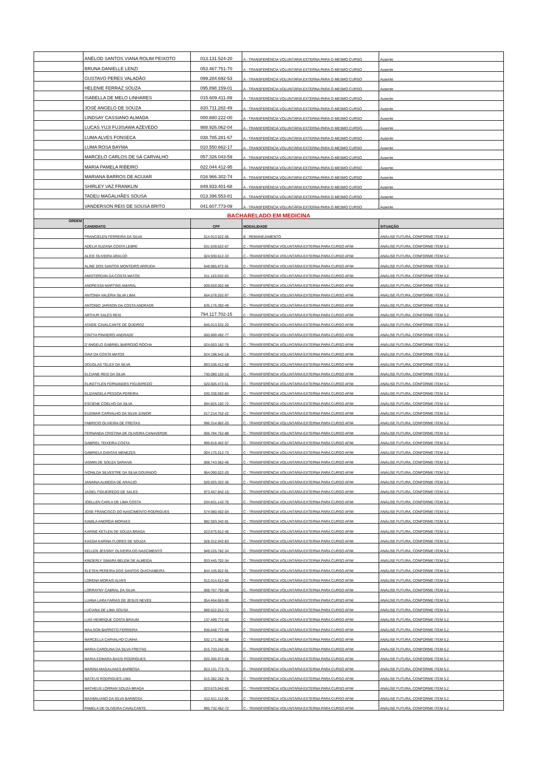| | ANÉLOD SANTOS VIANA ROLIM PEIXOTO | 013.131.524-20 | A - TRANSFERÊNCIA VOLUNTÁRIA EXTERNA PARA O MESMO CURSO | Ausente |
| | BRUNA DANIELLE LENZI | 053.467.751-70 | A - TRANSFERÊNCIA VOLUNTÁRIA EXTERNA PARA O MESMO CURSO | Ausente |
| | GUSTAVO PERES VALADÃO | 099.284.692-53 | A - TRANSFERÊNCIA VOLUNTÁRIA EXTERNA PARA O MESMO CURSO | Ausente |
| | HELENIE FERRAZ SOUZA | 095.898.159-01 | A - TRANSFERÊNCIA VOLUNTÁRIA EXTERNA PARA O MESMO CURSO | Ausente |
| | ISABELLA DE MELO LINHARES | 015.609.411-89 | A - TRANSFERÊNCIA VOLUNTÁRIA EXTERNA PARA O MESMO CURSO | Ausente |
| | JOSÉ ANGELO DE SOUZA | 820.711.282-49 | A - TRANSFERÊNCIA VOLUNTÁRIA EXTERNA PARA O MESMO CURSO | Ausente |
| | LINDSAY CASSIANO ALMADA | 000.880.222-00 | A - TRANSFERÊNCIA VOLUNTÁRIA EXTERNA PARA O MESMO CURSO | Ausente |
| | LUCAS YUJI FUJISAWA AZEVEDO | 988.926.062-04 | A - TRANSFERÊNCIA VOLUNTÁRIA EXTERNA PARA O MESMO CURSO | Ausente |
| | LUMA ALVES FONSECA | 038.785.281-67 | A - TRANSFERÊNCIA VOLUNTÁRIA EXTERNA PARA O MESMO CURSO | Ausente |
| | LUMA ROSA BAYMA | 010.550.662-17 | A - TRANSFERÊNCIA VOLUNTÁRIA EXTERNA PARA O MESMO CURSO | Ausente |
| | MARCELO CARLOS DE SÁ CARVALHO | 057.326.043-59 | A - TRANSFERÊNCIA VOLUNTÁRIA EXTERNA PARA O MESMO CURSO | Ausente |
| | MARIA PAMELA RIBEIRO | 022.044.412-95 | A - TRANSFERÊNCIA VOLUNTÁRIA EXTERNA PARA O MESMO CURSO | Ausente |
| | MARIANA BARROS DE AGUIAR | 016.966.302-74 | A - TRANSFERÊNCIA VOLUNTÁRIA EXTERNA PARA O MESMO CURSO | Ausente |
| | SHIRLEY VAZ FRANKLIN | 849.933.401-68 | A - TRANSFERÊNCIA VOLUNTÁRIA EXTERNA PARA O MESMO CURSO | Ausente |
| | TADEU MAGALHÃES SOUSA | 013.396.553-81 | A - TRANSFERÊNCIA VOLUNTÁRIA EXTERNA PARA O MESMO CURSO | Ausente |
| | VANDERSON REIS DE SOUSA BRITO | 041.607.773-09 | A - TRANSFERÊNCIA VOLUNTÁRIA EXTERNA PARA O MESMO CURSO | Ausente |
| BACHARELADO EM MEDICINA | | | | |
| ORDEM | CANDIDATO | CPF | MODALIDADE | SITUAÇÃO |
| | FRANCIELEN FERREIRA DA SILVA | 014.913.522-05 | B - REMANEJAMENTO | ANÁLISE FUTURA, CONFORME ITEM 5.2 |
| | ADÉLIA SUZANA COSTA LEBRE | 031.639.522-67 | C - TRANSFERÊNCIA VOLUNTÁRIA EXTERNA PARA CURSO AFIM | ANÁLISE FUTURA, CONFORME ITEM 5.2 |
| | ALICE OLIVEIRA ARAÚJO | 024.930.612-33 | C - TRANSFERÊNCIA VOLUNTÁRIA EXTERNA PARA CURSO AFIM | ANÁLISE FUTURA, CONFORME ITEM 5.2 |
| | ALINE DOS SANTOS MONTEIRO ARRUDA | 548.985.872-91 | C - TRANSFERÊNCIA VOLUNTÁRIA EXTERNA PARA CURSO AFIM | ANÁLISE FUTURA, CONFORME ITEM 5.2 |
| | AMISTERDAN DA COSTA MATOS | 011.163.032-03 | C - TRANSFERÊNCIA VOLUNTÁRIA EXTERNA PARA CURSO AFIM | ANÁLISE FUTURA, CONFORME ITEM 5.2 |
| | ANDRESSA MARTINS AMARAL | 009.659.002-58 | C - TRANSFERÊNCIA VOLUNTÁRIA EXTERNA PARA CURSO AFIM | ANÁLISE FUTURA, CONFORME ITEM 5.2 |
| | ANTONIA VALÉRIA SILVA LIMA | 654.578.202-97 | C - TRANSFERÊNCIA VOLUNTÁRIA EXTERNA PARA CURSO AFIM | ANÁLISE FUTURA, CONFORME ITEM 5.2 |
| | ANTONIO JARISON DA COSTA ANDRADE | 635.176.392-49 | C - TRANSFERÊNCIA VOLUNTÁRIA EXTERNA PARA CURSO AFIM | ANÁLISE FUTURA, CONFORME ITEM 5.2 |
| | ARTHUR SALES REIS | 794.117.702-15 | C - TRANSFERÊNCIA VOLUNTÁRIA EXTERNA PARA CURSO AFIM | ANÁLISE FUTURA, CONFORME ITEM 5.2 |
| | ATAÍDE CAVALCANTE DE QUEIROZ | 846.013.532-20 | C - TRANSFERÊNCIA VOLUNTÁRIA EXTERNA PARA CURSO AFIM | ANÁLISE FUTURA, CONFORME ITEM 5.2 |
| | CINTYA PINHEIRO ANDRADE | 000.899.492-77 | C - TRANSFERÊNCIA VOLUNTÁRIA EXTERNA PARA CURSO AFIM | ANÁLISE FUTURA, CONFORME ITEM 5.2 |
| | D`ANGELO GABRIEL BARROSO ROCHA | 024.653.182-76 | C - TRANSFERÊNCIA VOLUNTÁRIA EXTERNA PARA CURSO AFIM | ANÁLISE FUTURA, CONFORME ITEM 5.2 |
| | DAVI DA COSTA MATOS | 024.198.542-18 | C - TRANSFERÊNCIA VOLUNTÁRIA EXTERNA PARA CURSO AFIM | ANÁLISE FUTURA, CONFORME ITEM 5.2 |
| | DOUGLAS TELES DA SILVA | 893.536.412-68 | C - TRANSFERÊNCIA VOLUNTÁRIA EXTERNA PARA CURSO AFIM | ANÁLISE FUTURA, CONFORME ITEM 5.2 |
| | ELCIANE REIS DA SILVA | 730.080.102-10 | C - TRANSFERÊNCIA VOLUNTÁRIA EXTERNA PARA CURSO AFIM | ANÁLISE FUTURA, CONFORME ITEM 5.2 |
| | ELIKETYLEN FERNANDES FIGUEIREDO | 020.605.472-61 | C - TRANSFERÊNCIA VOLUNTÁRIA EXTERNA PARA CURSO AFIM | ANÁLISE FUTURA, CONFORME ITEM 5.2 |
| | ELIZANGELA PESSOA PEREIRA | 030.338.592-83 | C - TRANSFERÊNCIA VOLUNTÁRIA EXTERNA PARA CURSO AFIM | ANÁLISE FUTURA, CONFORME ITEM 5.2 |
| | ESCIENE COELHO DA SILVA | 694.825.192-72 | C - TRANSFERÊNCIA VOLUNTÁRIA EXTERNA PARA CURSO AFIM | ANÁLISE FUTURA, CONFORME ITEM 5.2 |
| | EUZIMAR CARVALHO DA SILVA JÚNIOR | 017.214.752-22 | C - TRANSFERÊNCIA VOLUNTÁRIA EXTERNA PARA CURSO AFIM | ANÁLISE FUTURA, CONFORME ITEM 5.2 |
| | FABRICIO OLIVEIRA DE FREITAS | 996.314.902-20 | C - TRANSFERÊNCIA VOLUNTÁRIA EXTERNA PARA CURSO AFIM | ANÁLISE FUTURA, CONFORME ITEM 5.2 |
| | FERNANDA CRISTINA DE OLIVEIRA CANAVERDE | 006.784.752-88 | C - TRANSFERÊNCIA VOLUNTÁRIA EXTERNA PARA CURSO AFIM | ANÁLISE FUTURA, CONFORME ITEM 5.2 |
| | GABRIEL TEIXEIRA COSTA | 999.818.402-97 | C - TRANSFERÊNCIA VOLUNTÁRIA EXTERNA PARA CURSO AFIM | ANÁLISE FUTURA, CONFORME ITEM 5.2 |
| | GABRIELA DANTAS MENEZES | 004.175.312-73 | C - TRANSFERÊNCIA VOLUNTÁRIA EXTERNA PARA CURSO AFIM | ANÁLISE FUTURA, CONFORME ITEM 5.2 |
| | IASMIN DE SOUZA SARAIVA | 008.743.562-45 | C - TRANSFERÊNCIA VOLUNTÁRIA EXTERNA PARA CURSO AFIM | ANÁLISE FUTURA, CONFORME ITEM 5.2 |
| | IVONILDA SILVESTRE DA SILVA DOURADO | 964.090.022-20 | C - TRANSFERÊNCIA VOLUNTÁRIA EXTERNA PARA CURSO AFIM | ANÁLISE FUTURA, CONFORME ITEM 5.2 |
| | JANAINA ALMEIDA DE ARAÚJO | 020.925.322-35 | C - TRANSFERÊNCIA VOLUNTÁRIA EXTERNA PARA CURSO AFIM | ANÁLISE FUTURA, CONFORME ITEM 5.2 |
| | JASIEL FIGUEIREDO DE SALES | 973.457.842-15 | C - TRANSFERÊNCIA VOLUNTÁRIA EXTERNA PARA CURSO AFIM | ANÁLISE FUTURA, CONFORME ITEM 5.2 |
| | JOELLEN CARLA DE LIMA COSTA | 034.831.142-70 | C - TRANSFERÊNCIA VOLUNTÁRIA EXTERNA PARA CURSO AFIM | ANÁLISE FUTURA, CONFORME ITEM 5.2 |
| | JOSE FRANCISCO DO NASCIMENTO RODRIGUES | 574.980.402-04 | C - TRANSFERÊNCIA VOLUNTÁRIA EXTERNA PARA CURSO AFIM | ANÁLISE FUTURA, CONFORME ITEM 5.2 |
| | KAMILA ANDRÉIA MORAES | 982.593.342-91 | C - TRANSFERÊNCIA VOLUNTÁRIA EXTERNA PARA CURSO AFIM | ANÁLISE FUTURA, CONFORME ITEM 5.2 |
| | KARINE KETLEN DE SOUZA BRAGA | 023.675.912-45 | C - TRANSFERÊNCIA VOLUNTÁRIA EXTERNA PARA CURSO AFIM | ANÁLISE FUTURA, CONFORME ITEM 5.2 |
| | KASSIA KARINA FLORES DE SOUZA | 028.312.042-83 | C - TRANSFERÊNCIA VOLUNTÁRIA EXTERNA PARA CURSO AFIM | ANÁLISE FUTURA, CONFORME ITEM 5.2 |
| | KELLEN JÉSSINY OLIVEIRA DO NASCIMENTO | 949.225.782-34 | C - TRANSFERÊNCIA VOLUNTÁRIA EXTERNA PARA CURSO AFIM | ANÁLISE FUTURA, CONFORME ITEM 5.2 |
| | KINDERLY SIMARA BELEM DE ALMEIDA | 933.445.702-34 | C - TRANSFERÊNCIA VOLUNTÁRIA EXTERNA PARA CURSO AFIM | ANÁLISE FUTURA, CONFORME ITEM 5.2 |
| | KLETEN PEREIRA DOS SANTOS QUICHABEIRA | 844.105.822-91 | C - TRANSFERÊNCIA VOLUNTÁRIA EXTERNA PARA CURSO AFIM | ANÁLISE FUTURA, CONFORME ITEM 5.2 |
| | LORENA MORAIS ALVES | 012.014.612-60 | C - TRANSFERÊNCIA VOLUNTÁRIA EXTERNA PARA CURSO AFIM | ANÁLISE FUTURA, CONFORME ITEM 5.2 |
| | LORRAYNY CABRAL DA SILVA | 008.767.792-08 | C - TRANSFERÊNCIA VOLUNTÁRIA EXTERNA PARA CURSO AFIM | ANÁLISE FUTURA, CONFORME ITEM 5.2 |
| | LUANA LARA FARIAS DE JESUS NEVES | 054.454.653-90 | C - TRANSFERÊNCIA VOLUNTÁRIA EXTERNA PARA CURSO AFIM | ANÁLISE FUTURA, CONFORME ITEM 5.2 |
| | LUCIANA DE LIMA SOUSA | 689.522.012-72 | C - TRANSFERÊNCIA VOLUNTÁRIA EXTERNA PARA CURSO AFIM | ANÁLISE FUTURA, CONFORME ITEM 5.2 |
| | LUIS HENRIQUE COSTA BRAUM | 137.499.772-50 | C - TRANSFERÊNCIA VOLUNTÁRIA EXTERNA PARA CURSO AFIM | ANÁLISE FUTURA, CONFORME ITEM 5.2 |
| | MAILSON BARRETO FERREIRA | 936.648.772-68 | C - TRANSFERÊNCIA VOLUNTÁRIA EXTERNA PARA CURSO AFIM | ANÁLISE FUTURA, CONFORME ITEM 5.2 |
| | MARCELLA CARVALHO CUNHA | 532.171.362-68 | C - TRANSFERÊNCIA VOLUNTÁRIA EXTERNA PARA CURSO AFIM | ANÁLISE FUTURA, CONFORME ITEM 5.2 |
| | MARIA CAROLINA DA SILVA FREITAS | 015.733.242-05 | C - TRANSFERÊNCIA VOLUNTÁRIA EXTERNA PARA CURSO AFIM | ANÁLISE FUTURA, CONFORME ITEM 5.2 |
| | MARIA EDMARA BASSI RODRIGUES | 020.366.972-08 | C - TRANSFERÊNCIA VOLUNTÁRIA EXTERNA PARA CURSO AFIM | ANÁLISE FUTURA, CONFORME ITEM 5.2 |
| | MARINA MAGALHAES BARBOSA | 023.131.772-70 | C - TRANSFERÊNCIA VOLUNTÁRIA EXTERNA PARA CURSO AFIM | ANÁLISE FUTURA, CONFORME ITEM 5.2 |
| | MATEUS RODRIGUES LIMA | 015.382.262-78 | C - TRANSFERÊNCIA VOLUNTÁRIA EXTERNA PARA CURSO AFIM | ANÁLISE FUTURA, CONFORME ITEM 5.2 |
| | MATHEUS LORRAN SOUZA BRAGA | 023.675.942-60 | C - TRANSFERÊNCIA VOLUNTÁRIA EXTERNA PARA CURSO AFIM | ANÁLISE FUTURA, CONFORME ITEM 5.2 |
| | MAXIMILIANO DA SILVA BARBOSA | 012.611.112-06 | C - TRANSFERÊNCIA VOLUNTÁRIA EXTERNA PARA CURSO AFIM | ANÁLISE FUTURA, CONFORME ITEM 5.2 |
| | PAMELA DE OLIVEIRA CAVALCANTE | 995.732.452-72 | C - TRANSFERÊNCIA VOLUNTÁRIA EXTERNA PARA CURSO AFIM | ANÁLISE FUTURA, CONFORME ITEM 5.2 |